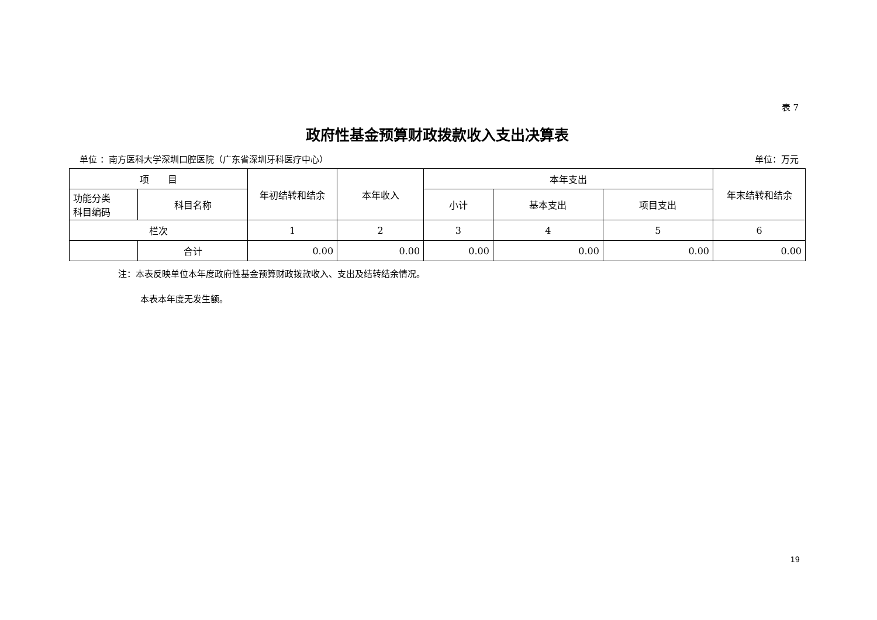表 7
政府性基金预算财政拨款收入支出决算表
单位 ：南方医科大学深圳口腔医院（广东省深圳牙科医疗中心） 单位：万元
| 项 目 | | 年初结转和结余 | 本年收入 | 本年支出 | | | 年末结转和结余 |
| --- | --- | --- | --- | --- | --- | --- | --- |
| 功能分类 科目编码 | 科目名称 | | | 小计 | 基本支出 | 项目支出 | |
| 栏次 | | 1 | 2 | 3 | 4 | 5 | 6 |
| | 合计 | 0.00 | 0.00 | 0.00 | 0.00 | 0.00 | 0.00 |
注：本表反映单位本年度政府性基金预算财政拨款收入、支出及结转结余情况。
本表本年度无发生额。
19